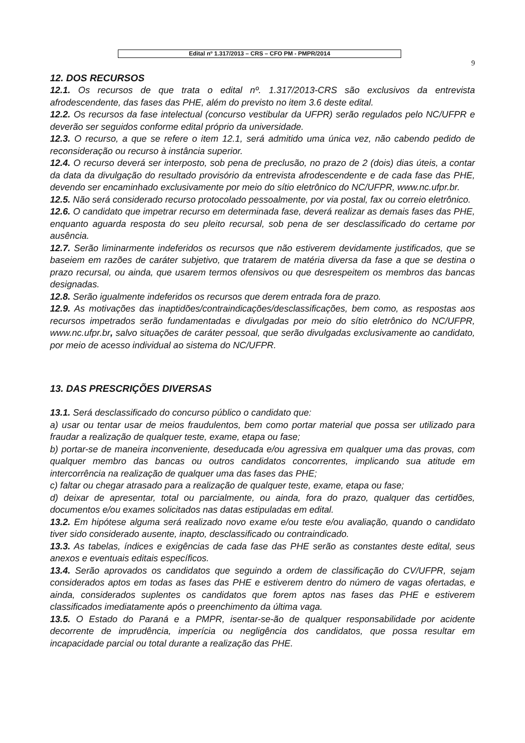Edital nº 1.317/2013 – CRS – CFO PM - PMPR/2014
9
12. DOS RECURSOS
12.1. Os recursos de que trata o edital nº. 1.317/2013-CRS são exclusivos da entrevista afrodescendente, das fases das PHE, além do previsto no item 3.6 deste edital.
12.2. Os recursos da fase intelectual (concurso vestibular da UFPR) serão regulados pelo NC/UFPR e deverão ser seguidos conforme edital próprio da universidade.
12.3. O recurso, a que se refere o item 12.1, será admitido uma única vez, não cabendo pedido de reconsideração ou recurso à instância superior.
12.4. O recurso deverá ser interposto, sob pena de preclusão, no prazo de 2 (dois) dias úteis, a contar da data da divulgação do resultado provisório da entrevista afrodescendente e de cada fase das PHE, devendo ser encaminhado exclusivamente por meio do sítio eletrônico do NC/UFPR, www.nc.ufpr.br.
12.5. Não será considerado recurso protocolado pessoalmente, por via postal, fax ou correio eletrônico.
12.6. O candidato que impetrar recurso em determinada fase, deverá realizar as demais fases das PHE, enquanto aguarda resposta do seu pleito recursal, sob pena de ser desclassificado do certame por ausência.
12.7. Serão liminarmente indeferidos os recursos que não estiverem devidamente justificados, que se baseiem em razões de caráter subjetivo, que tratarem de matéria diversa da fase a que se destina o prazo recursal, ou ainda, que usarem termos ofensivos ou que desrespeitem os membros das bancas designadas.
12.8. Serão igualmente indeferidos os recursos que derem entrada fora de prazo.
12.9. As motivações das inaptidões/contraindicações/desclassificações, bem como, as respostas aos recursos impetrados serão fundamentadas e divulgadas por meio do sítio eletrônico do NC/UFPR, www.nc.ufpr.br, salvo situações de caráter pessoal, que serão divulgadas exclusivamente ao candidato, por meio de acesso individual ao sistema do NC/UFPR.
13. DAS PRESCRIÇÕES DIVERSAS
13.1. Será desclassificado do concurso público o candidato que:
a) usar ou tentar usar de meios fraudulentos, bem como portar material que possa ser utilizado para fraudar a realização de qualquer teste, exame, etapa ou fase;
b) portar-se de maneira inconveniente, deseducada e/ou agressiva em qualquer uma das provas, com qualquer membro das bancas ou outros candidatos concorrentes, implicando sua atitude em intercorrência na realização de qualquer uma das fases das PHE;
c) faltar ou chegar atrasado para a realização de qualquer teste, exame, etapa ou fase;
d) deixar de apresentar, total ou parcialmente, ou ainda, fora do prazo, qualquer das certidões, documentos e/ou exames solicitados nas datas estipuladas em edital.
13.2. Em hipótese alguma será realizado novo exame e/ou teste e/ou avaliação, quando o candidato tiver sido considerado ausente, inapto, desclassificado ou contraindicado.
13.3. As tabelas, índices e exigências de cada fase das PHE serão as constantes deste edital, seus anexos e eventuais editais específicos.
13.4. Serão aprovados os candidatos que seguindo a ordem de classificação do CV/UFPR, sejam considerados aptos em todas as fases das PHE e estiverem dentro do número de vagas ofertadas, e ainda, considerados suplentes os candidatos que forem aptos nas fases das PHE e estiverem classificados imediatamente após o preenchimento da última vaga.
13.5. O Estado do Paraná e a PMPR, isentar-se-ão de qualquer responsabilidade por acidente decorrente de imprudência, imperícia ou negligência dos candidatos, que possa resultar em incapacidade parcial ou total durante a realização das PHE.